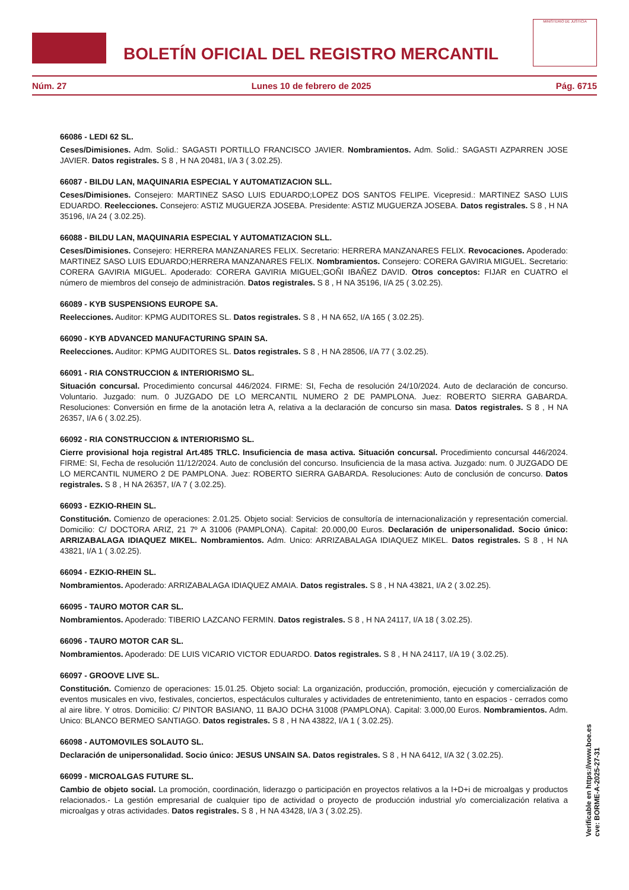BOLETÍN OFICIAL DEL REGISTRO MERCANTIL
MINISTERIO DE JUSTICIA
Núm. 27 Lunes 10 de febrero de 2025 Pág. 6715
66086 - LEDI 62 SL.
Ceses/Dimisiones. Adm. Solid.: SAGASTI PORTILLO FRANCISCO JAVIER. Nombramientos. Adm. Solid.: SAGASTI AZPARREN JOSE JAVIER. Datos registrales. S 8 , H NA 20481, I/A 3 ( 3.02.25).
66087 - BILDU LAN, MAQUINARIA ESPECIAL Y AUTOMATIZACION SLL.
Ceses/Dimisiones. Consejero: MARTINEZ SASO LUIS EDUARDO;LOPEZ DOS SANTOS FELIPE. Vicepresid.: MARTINEZ SASO LUIS EDUARDO. Reelecciones. Consejero: ASTIZ MUGUERZA JOSEBA. Presidente: ASTIZ MUGUERZA JOSEBA. Datos registrales. S 8 , H NA 35196, I/A 24 ( 3.02.25).
66088 - BILDU LAN, MAQUINARIA ESPECIAL Y AUTOMATIZACION SLL.
Ceses/Dimisiones. Consejero: HERRERA MANZANARES FELIX. Secretario: HERRERA MANZANARES FELIX. Revocaciones. Apoderado: MARTINEZ SASO LUIS EDUARDO;HERRERA MANZANARES FELIX. Nombramientos. Consejero: CORERA GAVIRIA MIGUEL. Secretario: CORERA GAVIRIA MIGUEL. Apoderado: CORERA GAVIRIA MIGUEL;GOÑI IBAÑEZ DAVID. Otros conceptos: FIJAR en CUATRO el número de miembros del consejo de administración. Datos registrales. S 8 , H NA 35196, I/A 25 ( 3.02.25).
66089 - KYB SUSPENSIONS EUROPE SA.
Reelecciones. Auditor: KPMG AUDITORES SL. Datos registrales. S 8 , H NA 652, I/A 165 ( 3.02.25).
66090 - KYB ADVANCED MANUFACTURING SPAIN SA.
Reelecciones. Auditor: KPMG AUDITORES SL. Datos registrales. S 8 , H NA 28506, I/A 77 ( 3.02.25).
66091 - RIA CONSTRUCCION & INTERIORISMO SL.
Situación concursal. Procedimiento concursal 446/2024. FIRME: SI, Fecha de resolución 24/10/2024. Auto de declaración de concurso. Voluntario. Juzgado: num. 0 JUZGADO DE LO MERCANTIL NUMERO 2 DE PAMPLONA. Juez: ROBERTO SIERRA GABARDA. Resoluciones: Conversión en firme de la anotación letra A, relativa a la declaración de concurso sin masa. Datos registrales. S 8 , H NA 26357, I/A 6 ( 3.02.25).
66092 - RIA CONSTRUCCION & INTERIORISMO SL.
Cierre provisional hoja registral Art.485 TRLC. Insuficiencia de masa activa. Situación concursal. Procedimiento concursal 446/2024. FIRME: SI, Fecha de resolución 11/12/2024. Auto de conclusión del concurso. Insuficiencia de la masa activa. Juzgado: num. 0 JUZGADO DE LO MERCANTIL NUMERO 2 DE PAMPLONA. Juez: ROBERTO SIERRA GABARDA. Resoluciones: Auto de conclusión de concurso. Datos registrales. S 8 , H NA 26357, I/A 7 ( 3.02.25).
66093 - EZKIO-RHEIN SL.
Constitución. Comienzo de operaciones: 2.01.25. Objeto social: Servicios de consultoría de internacionalización y representación comercial. Domicilio: C/ DOCTORA ARIZ, 21 7º A 31006 (PAMPLONA). Capital: 20.000,00 Euros. Declaración de unipersonalidad. Socio único: ARRIZABALAGA IDIAQUEZ MIKEL. Nombramientos. Adm. Unico: ARRIZABALAGA IDIAQUEZ MIKEL. Datos registrales. S 8 , H NA 43821, I/A 1 ( 3.02.25).
66094 - EZKIO-RHEIN SL.
Nombramientos. Apoderado: ARRIZABALAGA IDIAQUEZ AMAIA. Datos registrales. S 8 , H NA 43821, I/A 2 ( 3.02.25).
66095 - TAURO MOTOR CAR SL.
Nombramientos. Apoderado: TIBERIO LAZCANO FERMIN. Datos registrales. S 8 , H NA 24117, I/A 18 ( 3.02.25).
66096 - TAURO MOTOR CAR SL.
Nombramientos. Apoderado: DE LUIS VICARIO VICTOR EDUARDO. Datos registrales. S 8 , H NA 24117, I/A 19 ( 3.02.25).
66097 - GROOVE LIVE SL.
Constitución. Comienzo de operaciones: 15.01.25. Objeto social: La organización, producción, promoción, ejecución y comercialización de eventos musicales en vivo, festivales, conciertos, espectáculos culturales y actividades de entretenimiento, tanto en espacios - cerrados como al aire libre. Y otros. Domicilio: C/ PINTOR BASIANO, 11 BAJO DCHA 31008 (PAMPLONA). Capital: 3.000,00 Euros. Nombramientos. Adm. Unico: BLANCO BERMEO SANTIAGO. Datos registrales. S 8 , H NA 43822, I/A 1 ( 3.02.25).
66098 - AUTOMOVILES SOLAUTO SL.
Declaración de unipersonalidad. Socio único: JESUS UNSAIN SA. Datos registrales. S 8 , H NA 6412, I/A 32 ( 3.02.25).
66099 - MICROALGAS FUTURE SL.
Cambio de objeto social. La promoción, coordinación, liderazgo o participación en proyectos relativos a la I+D+i de microalgas y productos relacionados.- La gestión empresarial de cualquier tipo de actividad o proyecto de producción industrial y/o comercialización relativa a microalgas y otras actividades. Datos registrales. S 8 , H NA 43428, I/A 3 ( 3.02.25).
Verificable en https://www.boe.es
cve: BORME-A-2025-27-31